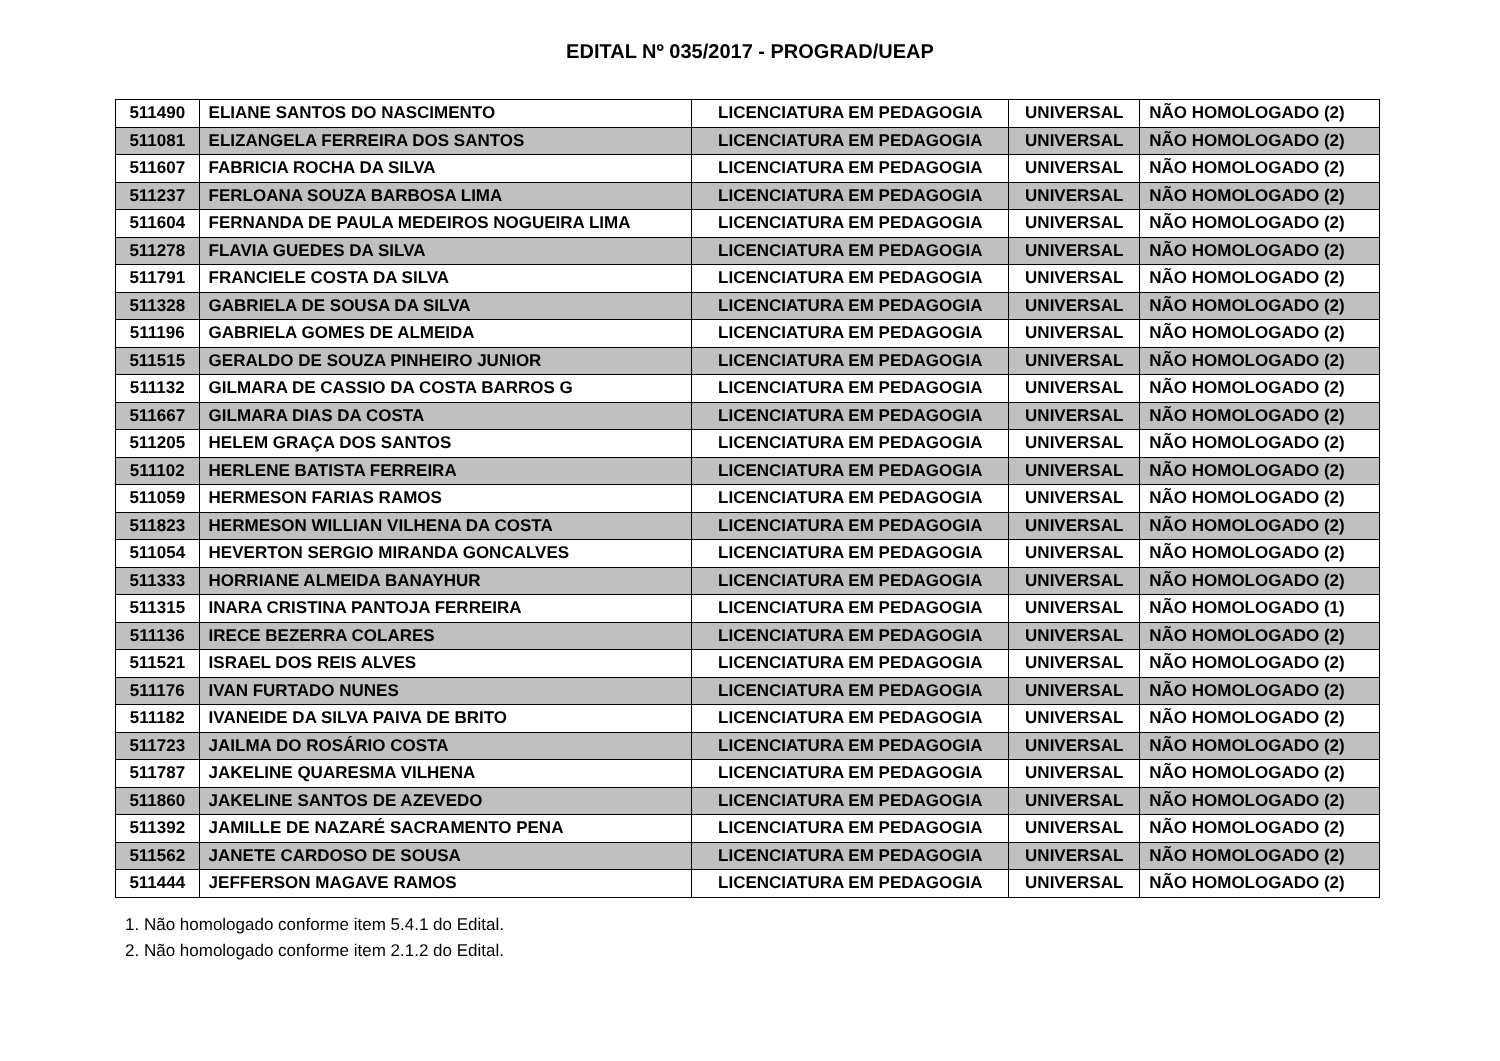EDITAL Nº 035/2017 - PROGRAD/UEAP
| 511490 | ELIANE SANTOS DO NASCIMENTO | LICENCIATURA EM PEDAGOGIA | UNIVERSAL | NÃO HOMOLOGADO (2) |
| 511081 | ELIZANGELA FERREIRA DOS SANTOS | LICENCIATURA EM PEDAGOGIA | UNIVERSAL | NÃO HOMOLOGADO (2) |
| 511607 | FABRICIA ROCHA DA SILVA | LICENCIATURA EM PEDAGOGIA | UNIVERSAL | NÃO HOMOLOGADO (2) |
| 511237 | FERLOANA SOUZA BARBOSA LIMA | LICENCIATURA EM PEDAGOGIA | UNIVERSAL | NÃO HOMOLOGADO (2) |
| 511604 | FERNANDA DE PAULA MEDEIROS NOGUEIRA LIMA | LICENCIATURA EM PEDAGOGIA | UNIVERSAL | NÃO HOMOLOGADO (2) |
| 511278 | FLAVIA GUEDES DA SILVA | LICENCIATURA EM PEDAGOGIA | UNIVERSAL | NÃO HOMOLOGADO (2) |
| 511791 | FRANCIELE COSTA DA SILVA | LICENCIATURA EM PEDAGOGIA | UNIVERSAL | NÃO HOMOLOGADO (2) |
| 511328 | GABRIELA DE SOUSA DA SILVA | LICENCIATURA EM PEDAGOGIA | UNIVERSAL | NÃO HOMOLOGADO (2) |
| 511196 | GABRIELA GOMES DE ALMEIDA | LICENCIATURA EM PEDAGOGIA | UNIVERSAL | NÃO HOMOLOGADO (2) |
| 511515 | GERALDO DE SOUZA PINHEIRO JUNIOR | LICENCIATURA EM PEDAGOGIA | UNIVERSAL | NÃO HOMOLOGADO (2) |
| 511132 | GILMARA DE CASSIO DA COSTA BARROS G | LICENCIATURA EM PEDAGOGIA | UNIVERSAL | NÃO HOMOLOGADO (2) |
| 511667 | GILMARA DIAS DA COSTA | LICENCIATURA EM PEDAGOGIA | UNIVERSAL | NÃO HOMOLOGADO (2) |
| 511205 | HELEM GRAÇA DOS SANTOS | LICENCIATURA EM PEDAGOGIA | UNIVERSAL | NÃO HOMOLOGADO (2) |
| 511102 | HERLENE BATISTA FERREIRA | LICENCIATURA EM PEDAGOGIA | UNIVERSAL | NÃO HOMOLOGADO (2) |
| 511059 | HERMESON FARIAS RAMOS | LICENCIATURA EM PEDAGOGIA | UNIVERSAL | NÃO HOMOLOGADO (2) |
| 511823 | HERMESON WILLIAN VILHENA DA COSTA | LICENCIATURA EM PEDAGOGIA | UNIVERSAL | NÃO HOMOLOGADO (2) |
| 511054 | HEVERTON SERGIO MIRANDA GONCALVES | LICENCIATURA EM PEDAGOGIA | UNIVERSAL | NÃO HOMOLOGADO (2) |
| 511333 | HORRIANE ALMEIDA BANAYHUR | LICENCIATURA EM PEDAGOGIA | UNIVERSAL | NÃO HOMOLOGADO (2) |
| 511315 | INARA CRISTINA PANTOJA FERREIRA | LICENCIATURA EM PEDAGOGIA | UNIVERSAL | NÃO HOMOLOGADO (1) |
| 511136 | IRECE BEZERRA COLARES | LICENCIATURA EM PEDAGOGIA | UNIVERSAL | NÃO HOMOLOGADO (2) |
| 511521 | ISRAEL DOS REIS ALVES | LICENCIATURA EM PEDAGOGIA | UNIVERSAL | NÃO HOMOLOGADO (2) |
| 511176 | IVAN FURTADO NUNES | LICENCIATURA EM PEDAGOGIA | UNIVERSAL | NÃO HOMOLOGADO (2) |
| 511182 | IVANEIDE DA SILVA PAIVA DE BRITO | LICENCIATURA EM PEDAGOGIA | UNIVERSAL | NÃO HOMOLOGADO (2) |
| 511723 | JAILMA DO ROSÁRIO COSTA | LICENCIATURA EM PEDAGOGIA | UNIVERSAL | NÃO HOMOLOGADO (2) |
| 511787 | JAKELINE QUARESMA VILHENA | LICENCIATURA EM PEDAGOGIA | UNIVERSAL | NÃO HOMOLOGADO (2) |
| 511860 | JAKELINE SANTOS DE AZEVEDO | LICENCIATURA EM PEDAGOGIA | UNIVERSAL | NÃO HOMOLOGADO (2) |
| 511392 | JAMILLE DE NAZARÉ SACRAMENTO PENA | LICENCIATURA EM PEDAGOGIA | UNIVERSAL | NÃO HOMOLOGADO (2) |
| 511562 | JANETE CARDOSO DE SOUSA | LICENCIATURA EM PEDAGOGIA | UNIVERSAL | NÃO HOMOLOGADO (2) |
| 511444 | JEFFERSON MAGAVE RAMOS | LICENCIATURA EM PEDAGOGIA | UNIVERSAL | NÃO HOMOLOGADO (2) |
1. Não homologado conforme item 5.4.1 do Edital.
2. Não homologado conforme item 2.1.2 do Edital.